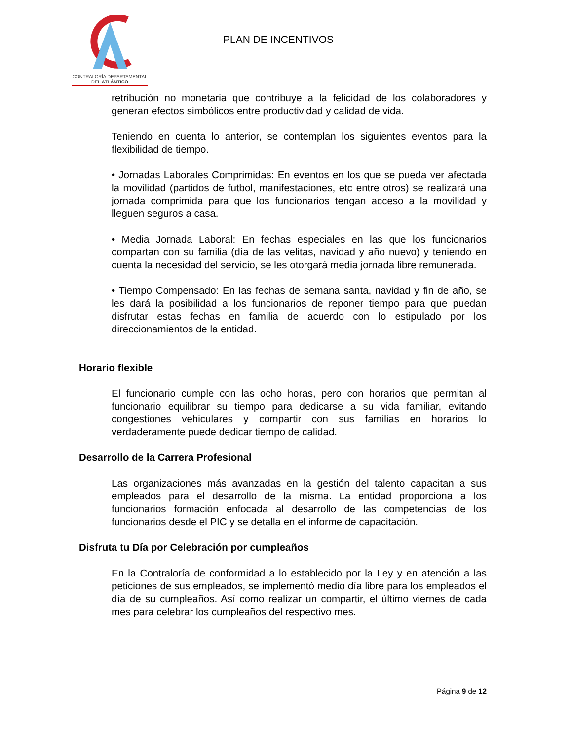CONTRALORÍA DEPARTAMENTAL
DEL ATLÁNTICO
PLAN DE INCENTIVOS
retribución no monetaria que contribuye a la felicidad de los colaboradores y generan efectos simbólicos entre productividad y calidad de vida.
Teniendo en cuenta lo anterior, se contemplan los siguientes eventos para la flexibilidad de tiempo.
• Jornadas Laborales Comprimidas: En eventos en los que se pueda ver afectada la movilidad (partidos de futbol, manifestaciones, etc entre otros) se realizará una jornada comprimida para que los funcionarios tengan acceso a la movilidad y lleguen seguros a casa.
• Media Jornada Laboral: En fechas especiales en las que los funcionarios compartan con su familia (día de las velitas, navidad y año nuevo) y teniendo en cuenta la necesidad del servicio, se les otorgará media jornada libre remunerada.
• Tiempo Compensado: En las fechas de semana santa, navidad y fin de año, se les dará la posibilidad a los funcionarios de reponer tiempo para que puedan disfrutar estas fechas en familia de acuerdo con lo estipulado por los direccionamientos de la entidad.
Horario flexible
El funcionario cumple con las ocho horas, pero con horarios que permitan al funcionario equilibrar su tiempo para dedicarse a su vida familiar, evitando congestiones vehiculares y compartir con sus familias en horarios lo verdaderamente puede dedicar tiempo de calidad.
Desarrollo de la Carrera Profesional
Las organizaciones más avanzadas en la gestión del talento capacitan a sus empleados para el desarrollo de la misma. La entidad proporciona a los funcionarios formación enfocada al desarrollo de las competencias de los funcionarios desde el PIC y se detalla en el informe de capacitación.
Disfruta tu Día por Celebración por cumpleaños
En la Contraloría de conformidad a lo establecido por la Ley y en atención a las peticiones de sus empleados, se implementó medio día libre para los empleados el día de su cumpleaños. Así como realizar un compartir, el último viernes de cada mes para celebrar los cumpleaños del respectivo mes.
Página 9 de 12